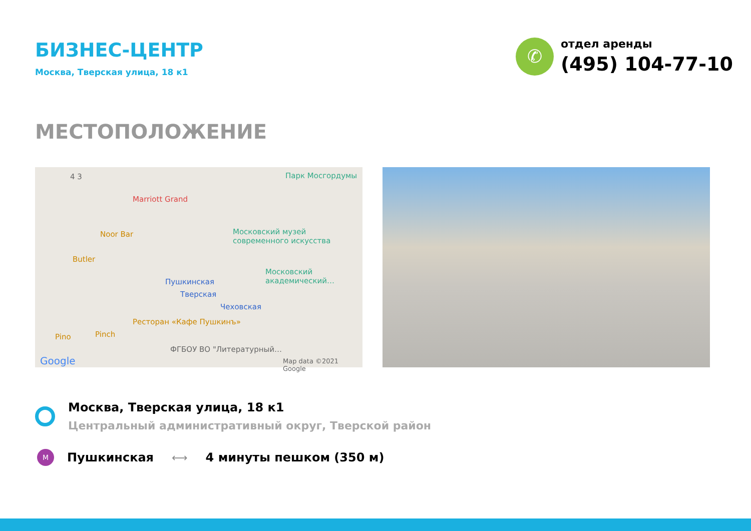БИЗНЕС-ЦЕНТР
Москва, Тверская улица, 18 к1
✆
отдел аренды
(495) 104-77-10
МЕСТОПОЛОЖЕНИЕ
4 3 Парк Мосгордумы
Marriott Grand
Noor Bar Московский музей современного искусства
Butler
Московский академический…
Пушкинская
Тверская
Чеховская
Ресторан «Кафе Пушкинъ»
Pino Pinch
ФГБОУ ВО "Литературный…
Google Map data ©2021 Google
Москва, Тверская улица, 18 к1
Центральный административный округ, Тверской район
M
Пушкинская ⟷ 4 минуты пешком (350 м)